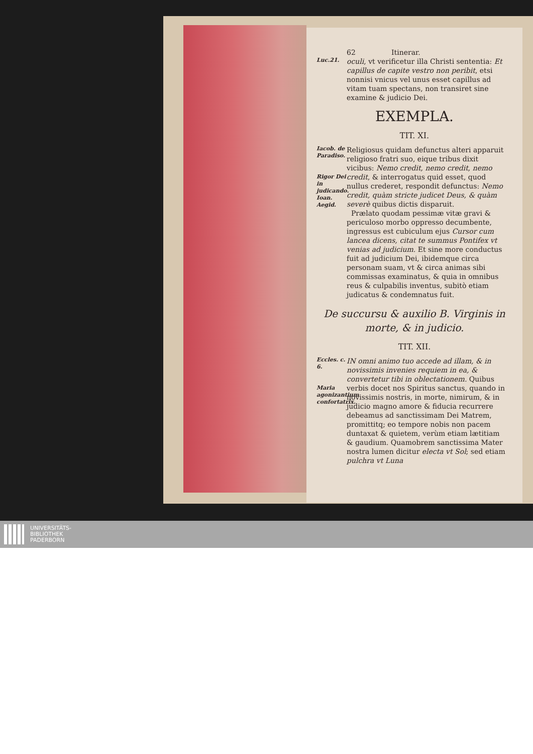62 Itinerar.
Luc.21.
oculi, vt verificetur illa Christi sententia: Et capillus de capite vestro non peribit, etsi nonnisi vnicus vel unus esset capillus ad vitam tuam spectans, non transiret sine examine & judicio Dei.
EXEMPLA.
TIT. XI.
Iacob. de Paradiso.
Rigor Dei in judicando.
Ioan. Aegid.
Religiosus quidam defunctus alteri apparuit religioso fratri suo, eique tribus dixit vicibus: Nemo credit, nemo credit, nemo credit, & interrogatus quid esset, quod nullus crederet, respondit defunctus: Nemo credit, quàm stricte judicet Deus, & quàm severè quibus dictis disparuit.
Prælato quodam pessimæ vitæ gravi & periculoso morbo oppresso decumbente, ingressus est cubiculum ejus Cursor cum lancea dicens, citat te summus Pontifex vt venias ad judicium. Et sine more conductus fuit ad judicium Dei, ibidemque circa personam suam, vt & circa animas sibi commissas examinatus, & quia in omnibus reus & culpabilis inventus, subitò etiam judicatus & condemnatus fuit.
De succursu & auxilio B. Virginis in morte, & in judicio.
TIT. XII.
Eccles. c. 6.
Maria agonizantium confortatrix.
IN omni animo tuo accede ad illam, & in novissimis invenies requiem in ea, & convertetur tibi in oblectationem. Quibus verbis docet nos Spiritus sanctus, quando in novissimis nostris, in morte, nimirum, & in judicio magno amore & fiducia recurrere debeamus ad sanctissimam Dei Matrem, promittitq; eo tempore nobis non pacem duntaxat & quietem, verùm etiam lætitiam & gaudium. Quamobrem sanctissima Mater nostra lumen dicitur electa vt Sol; sed etiam pulchra vt Luna
UNIVERSITÄTS-
BIBLIOTHEK
PADERBORN